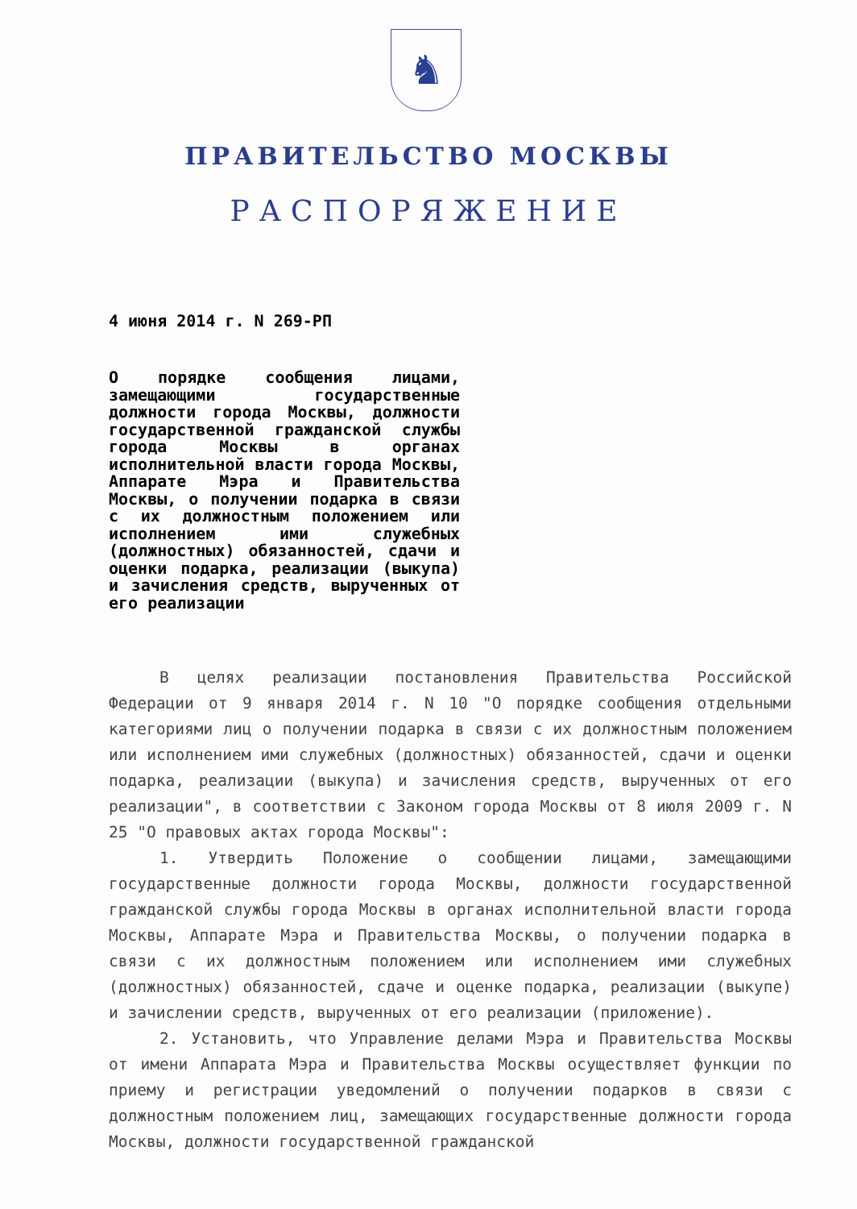♞
ПРАВИТЕЛЬСТВО МОСКВЫ
РАСПОРЯЖЕНИЕ
4 июня 2014 г. N 269-РП
О порядке сообщения лицами, замещающими государственные должности города Москвы, должности государственной гражданской службы города Москвы в органах исполнительной власти города Москвы, Аппарате Мэра и Правительства Москвы, о получении подарка в связи с их должностным положением или исполнением ими служебных (должностных) обязанностей, сдачи и оценки подарка, реализации (выкупа) и зачисления средств, вырученных от его реализации
В целях реализации постановления Правительства Российской Федерации от 9 января 2014 г. N 10 "О порядке сообщения отдельными категориями лиц о получении подарка в связи с их должностным положением или исполнением ими служебных (должностных) обязанностей, сдачи и оценки подарка, реализации (выкупа) и зачисления средств, вырученных от его реализации", в соответствии с Законом города Москвы от 8 июля 2009 г. N 25 "О правовых актах города Москвы":
1. Утвердить Положение о сообщении лицами, замещающими государственные должности города Москвы, должности государственной гражданской службы города Москвы в органах исполнительной власти города Москвы, Аппарате Мэра и Правительства Москвы, о получении подарка в связи с их должностным положением или исполнением ими служебных (должностных) обязанностей, сдаче и оценке подарка, реализации (выкупе) и зачислении средств, вырученных от его реализации (приложение).
2. Установить, что Управление делами Мэра и Правительства Москвы от имени Аппарата Мэра и Правительства Москвы осуществляет функции по приему и регистрации уведомлений о получении подарков в связи с должностным положением лиц, замещающих государственные должности города Москвы, должности государственной гражданской